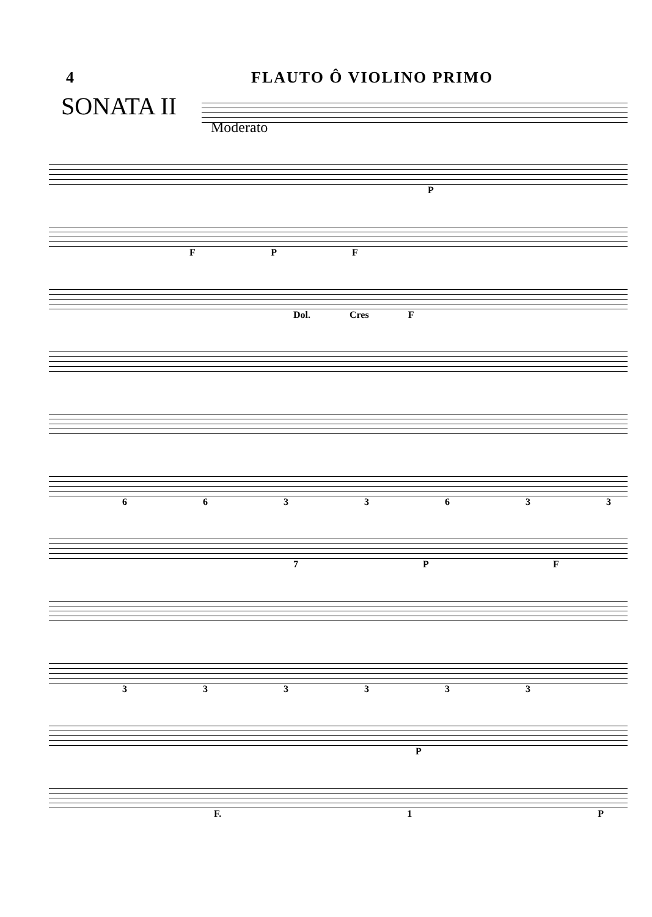4 FLAUTO Ô VIOLINO PRIMO
SONATA II
Moderato
P
F P F
Dol. Cres F
6 6 3 3 6 3 3
7 P F
3 3 3 3 3 3
P
F. 1 P